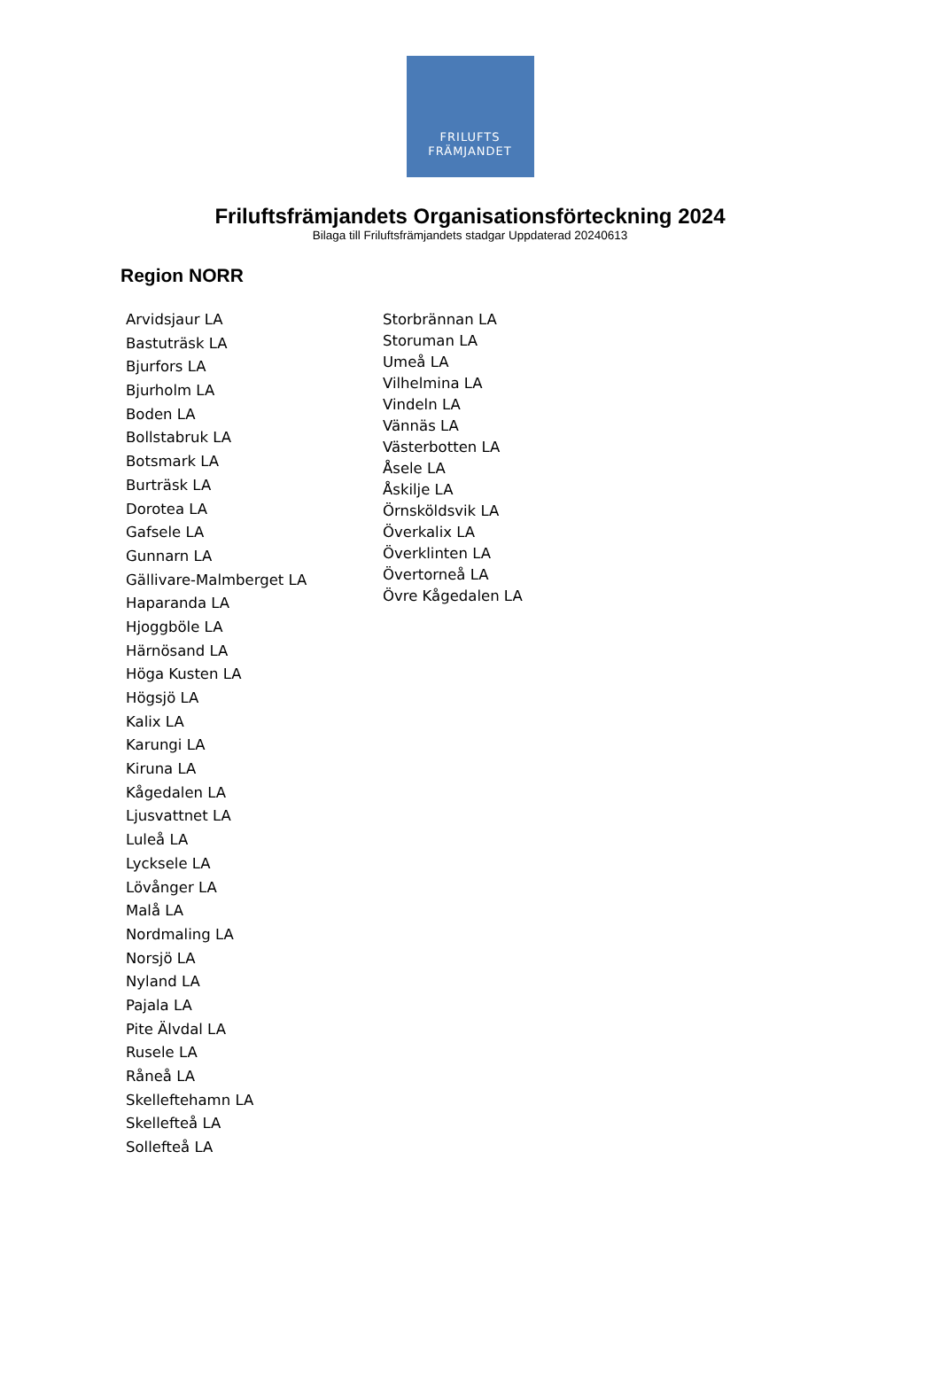FRILUFTS
FRÄMJANDET
Friluftsfrämjandets Organisationsförteckning 2024
Bilaga till Friluftsfrämjandets stadgar Uppdaterad 20240613
Region NORR
Arvidsjaur LA
Bastuträsk LA
Bjurfors LA
Bjurholm LA
Boden LA
Bollstabruk LA
Botsmark LA
Burträsk LA
Dorotea LA
Gafsele LA
Gunnarn LA
Gällivare-Malmberget LA
Haparanda LA
Hjoggböle LA
Härnösand LA
Höga Kusten LA
Högsjö LA
Kalix LA
Karungi LA
Kiruna LA
Kågedalen LA
Ljusvattnet LA
Luleå LA
Lycksele LA
Lövånger LA
Malå LA
Nordmaling LA
Norsjö LA
Nyland LA
Pajala LA
Pite Älvdal LA
Rusele LA
Råneå LA
Skelleftehamn LA
Skellefteå LA
Sollefteå LA
Storbrännan LA
Storuman LA
Umeå LA
Vilhelmina LA
Vindeln LA
Vännäs LA
Västerbotten LA
Åsele LA
Åskilje LA
Örnsköldsvik LA
Överkalix LA
Överklinten LA
Övertorneå LA
Övre Kågedalen LA